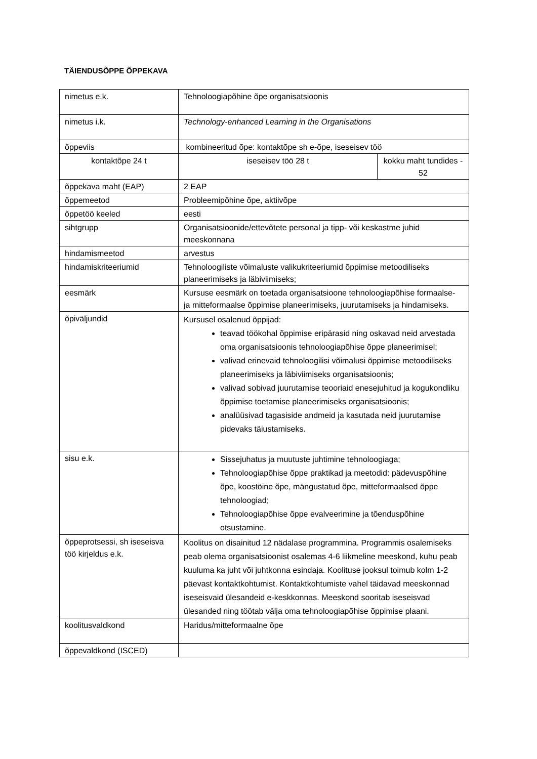TÄIENDUSÕPPE ÕPPEKAVA
| nimetus e.k. | Tehnoloogiapõhine õpe organisatsioonis | |
| nimetus i.k. | Technology-enhanced Learning in the Organisations | |
| õppeviis | kombineeritud õpe: kontaktõpe sh e-õpe, iseseisev töö | |
| kontaktõpe 24 t | iseseisev töö 28 t | kokku maht tundides - 52 |
| õppekava maht (EAP) | 2 EAP | |
| õppemeetod | Probleemipõhine õpe, aktiivõpe | |
| õppetöö keeled | eesti | |
| sihtgrupp | Organisatsioonide/ettevõtete personal ja tipp- või keskastme juhid meeskonnana | |
| hindamismeetod | arvestus | |
| hindamiskriteeriumid | Tehnoloogiliste võimaluste valikukriteeriumid õppimise metoodiliseks planeerimiseks ja läbiviimiseks; | |
| eesmärk | Kursuse eesmärk on toetada organisatsioone tehnoloogiapõhise formaalse- ja mitteformaalse õppimise planeerimiseks, juurutamiseks ja hindamiseks. | |
| õpiväljundid | Kursusel osalenud õppijad: teavad töökohal õppimise eripärasid ning oskavad neid arvestada oma organisatsioonis tehnoloogiapõhise õppe planeerimisel; valivad erinevaid tehnoloogilisi võimalusi õppimise metoodiliseks planeerimiseks ja läbiviimiseks organisatsioonis; valivad sobivad juurutamise teooriaid enesejuhitud ja kogukondliku õppimise toetamise planeerimiseks organisatsioonis; analüüsivad tagasiside andmeid ja kasutada neid juurutamise pidevaks täiustamiseks. | |
| sisu e.k. | Sissejuhatus ja muutuste juhtimine tehnoloogiaga; Tehnoloogiapõhise õppe praktikad ja meetodid: pädevuspõhine õpe, koostöine õpe, mängustatud õpe, mitteformaalsed õppe tehnoloogiad; Tehnoloogiapõhise õppe evalveerimine ja tõenduspõhine otsustamine. | |
| õppeprotsessi, sh iseseisva töö kirjeldus e.k. | Koolitus on disainitud 12 nädalase programmina. Programmis osalemiseks peab olema organisatsioonist osalemas 4-6 liikmeline meeskond, kuhu peab kuuluma ka juht või juhtkonna esindaja. Koolituse jooksul toimub kolm 1-2 päevast kontaktkohtumist. Kontaktkohtumiste vahel täidavad meeskonnad iseseisvaid ülesandeid e-keskkonnas. Meeskond sooritab iseseisvad ülesanded ning töötab välja oma tehnoloogiapõhise õppimise plaani. | |
| koolitusvaldkond | Haridus/mitteformaalne õpe | |
| õppevaldkond (ISCED) | | |